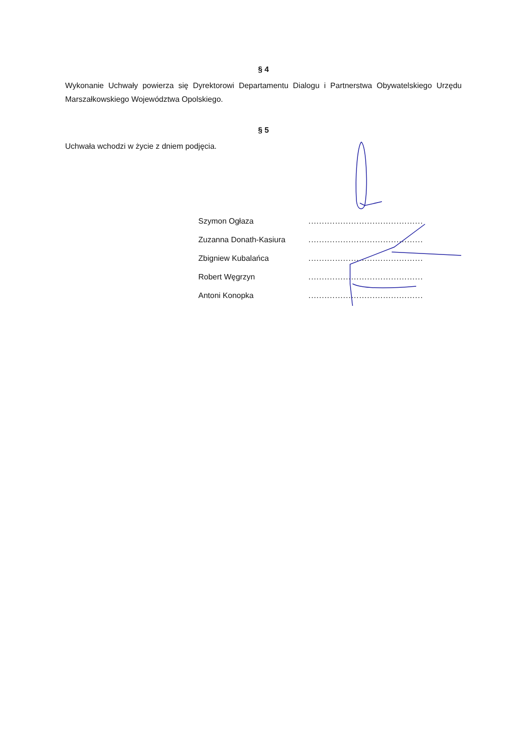§ 4
Wykonanie Uchwały powierza się Dyrektorowi Departamentu Dialogu i Partnerstwa Obywatelskiego Urzędu Marszałkowskiego Województwa Opolskiego.
§ 5
Uchwała wchodzi w życie z dniem podjęcia.
| Szymon Ogłaza | ........................................... |
| Zuzanna Donath-Kasiura | ........................................... |
| Zbigniew Kubalańca | ........................................... |
| Robert Węgrzyn | ........................................... |
| Antoni Konopka | ........................................... |